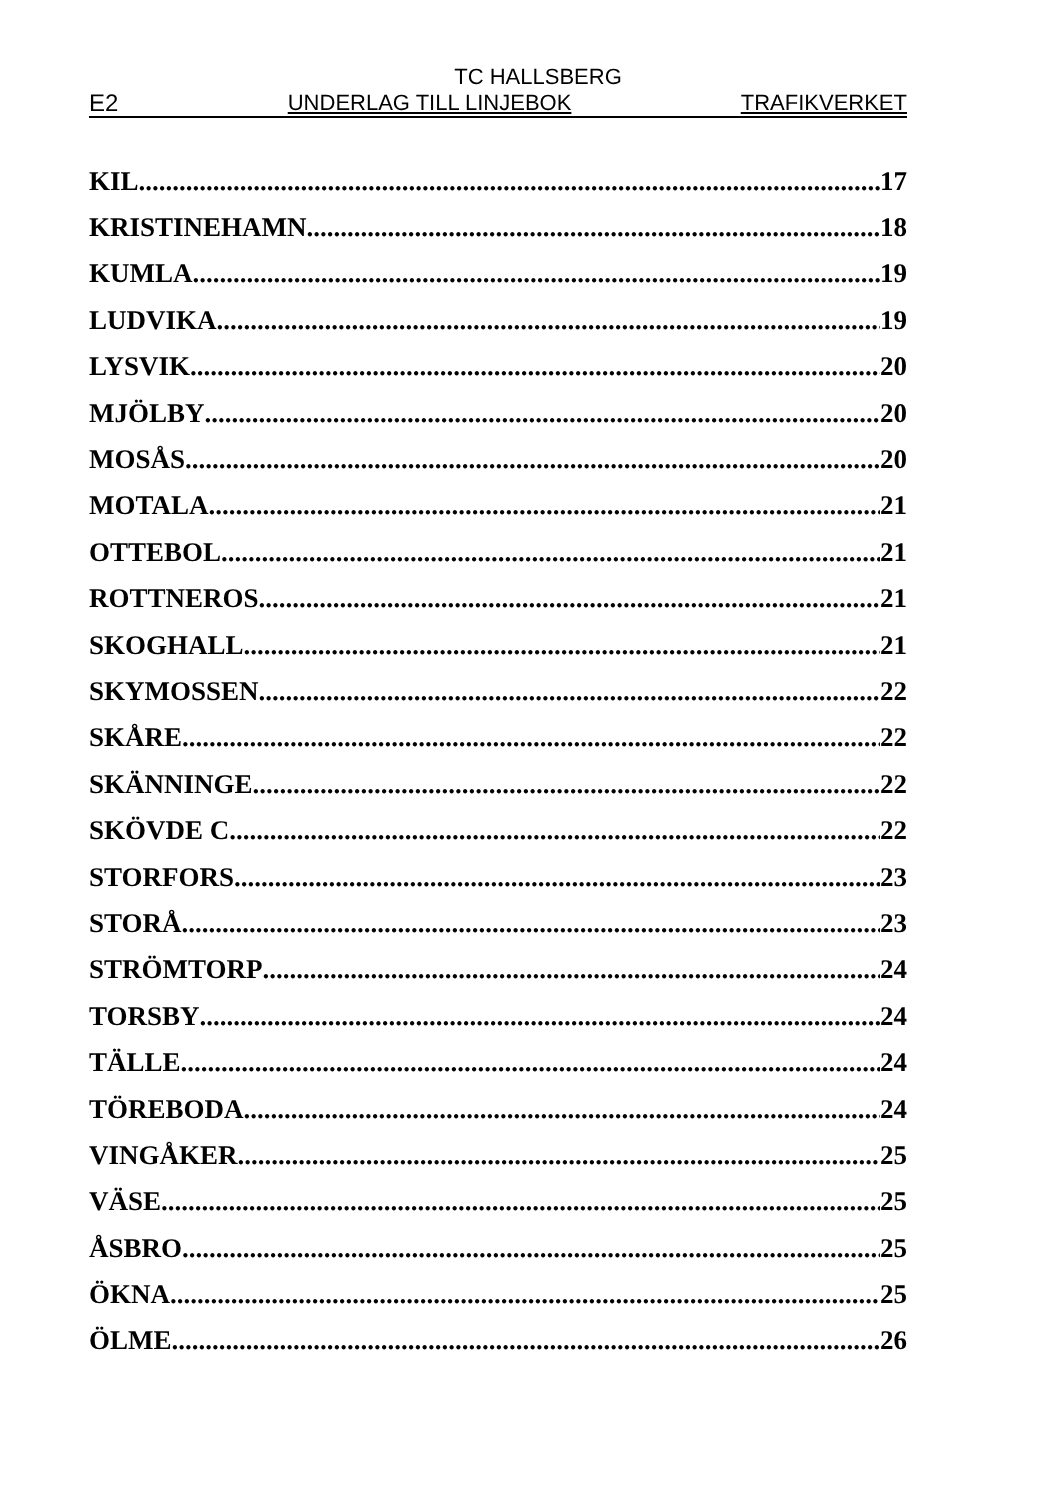TC HALLSBERG
E2 UNDERLAG TILL LINJEBOK TRAFIKVERKET
KIL 17
KRISTINEHAMN 18
KUMLA 19
LUDVIKA 19
LYSVIK 20
MJÖLBY 20
MOSÅS 20
MOTALA 21
OTTEBOL 21
ROTTNEROS 21
SKOGHALL 21
SKYMOSSEN 22
SKÅRE 22
SKÄNNINGE 22
SKÖVDE C 22
STORFORS 23
STORÅ 23
STRÖMTORP 24
TORSBY 24
TÄLLE 24
TÖREBODA 24
VINGÅKER 25
VÄSE 25
ÅSBRO 25
ÖKNA 25
ÖLME 26